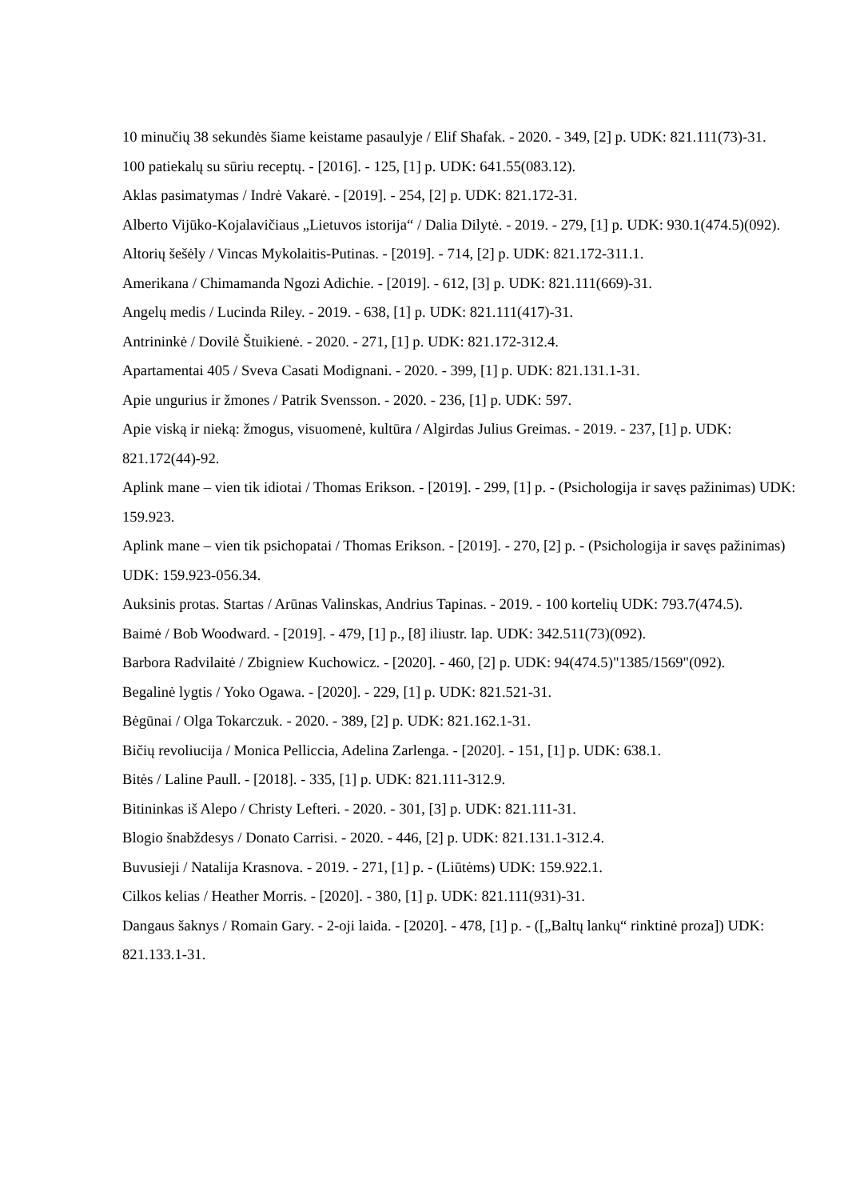10 minučių 38 sekundės šiame keistame pasaulyje / Elif Shafak. - 2020. - 349, [2] p. UDK: 821.111(73)-31.
100 patiekalų su sūriu receptų. - [2016]. - 125, [1] p. UDK: 641.55(083.12).
Aklas pasimatymas / Indrė Vakarė. - [2019]. - 254, [2] p. UDK: 821.172-31.
Alberto Vijūko-Kojalavičiaus „Lietuvos istorija“ / Dalia Dilytė. - 2019. - 279, [1] p. UDK: 930.1(474.5)(092).
Altorių šešėly / Vincas Mykolaitis-Putinas. - [2019]. - 714, [2] p. UDK: 821.172-311.1.
Amerikana / Chimamanda Ngozi Adichie. - [2019]. - 612, [3] p. UDK: 821.111(669)-31.
Angelų medis / Lucinda Riley. - 2019. - 638, [1] p. UDK: 821.111(417)-31.
Antrininkė / Dovilė Štuikienė. - 2020. - 271, [1] p. UDK: 821.172-312.4.
Apartamentai 405 / Sveva Casati Modignani. - 2020. - 399, [1] p. UDK: 821.131.1-31.
Apie ungurius ir žmones / Patrik Svensson. - 2020. - 236, [1] p. UDK: 597.
Apie viską ir nieką: žmogus, visuomenė, kultūra / Algirdas Julius Greimas. - 2019. - 237, [1] p. UDK: 821.172(44)-92.
Aplink mane – vien tik idiotai / Thomas Erikson. - [2019]. - 299, [1] p. - (Psichologija ir savęs pažinimas) UDK: 159.923.
Aplink mane – vien tik psichopatai / Thomas Erikson. - [2019]. - 270, [2] p. - (Psichologija ir savęs pažinimas) UDK: 159.923-056.34.
Auksinis protas. Startas / Arūnas Valinskas, Andrius Tapinas. - 2019. - 100 kortelių UDK: 793.7(474.5).
Baimė / Bob Woodward. - [2019]. - 479, [1] p., [8] iliustr. lap. UDK: 342.511(73)(092).
Barbora Radvilaitė / Zbigniew Kuchowicz. - [2020]. - 460, [2] p. UDK: 94(474.5)"1385/1569"(092).
Begalinė lygtis / Yoko Ogawa. - [2020]. - 229, [1] p. UDK: 821.521-31.
Bėgūnai / Olga Tokarczuk. - 2020. - 389, [2] p. UDK: 821.162.1-31.
Bičių revoliucija / Monica Pelliccia, Adelina Zarlenga. - [2020]. - 151, [1] p. UDK: 638.1.
Bitės / Laline Paull. - [2018]. - 335, [1] p. UDK: 821.111-312.9.
Bitininkas iš Alepo / Christy Lefteri. - 2020. - 301, [3] p. UDK: 821.111-31.
Blogio šnabždesys / Donato Carrisi. - 2020. - 446, [2] p. UDK: 821.131.1-312.4.
Buvusieji / Natalija Krasnova. - 2019. - 271, [1] p. - (Liūtėms) UDK: 159.922.1.
Cilkos kelias / Heather Morris. - [2020]. - 380, [1] p. UDK: 821.111(931)-31.
Dangaus šaknys / Romain Gary. - 2-oji laida. - [2020]. - 478, [1] p. - ([„Baltų lankų“ rinktinė proza]) UDK: 821.133.1-31.